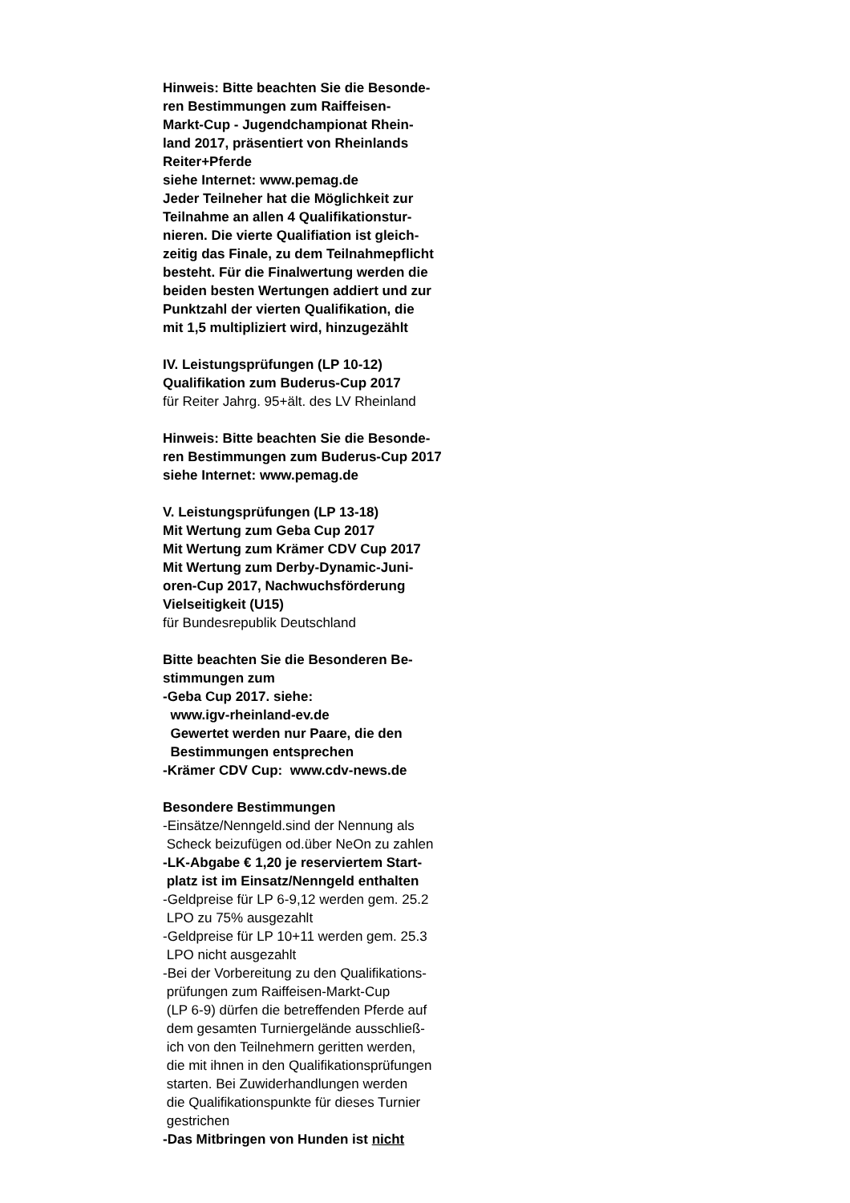Hinweis: Bitte beachten Sie die Besonde-
ren Bestimmungen zum Raiffeisen-
Markt-Cup - Jugendchampionat Rhein-
land 2017, präsentiert von Rheinlands
Reiter+Pferde
siehe Internet: www.pemag.de
Jeder Teilneher hat die Möglichkeit zur
Teilnahme an allen 4 Qualifikationstur-
nieren. Die vierte Qualifiation ist gleich-
zeitig das Finale, zu dem Teilnahmepflicht
besteht. Für die Finalwertung werden die
beiden besten Wertungen addiert und zur
Punktzahl der vierten Qualifikation, die
mit 1,5 multipliziert wird, hinzugezählt
IV. Leistungsprüfungen (LP 10-12)
Qualifikation zum Buderus-Cup 2017
für Reiter Jahrg. 95+ält. des LV Rheinland
Hinweis: Bitte beachten Sie die Besonde-
ren Bestimmungen zum Buderus-Cup 2017
siehe Internet: www.pemag.de
V. Leistungsprüfungen (LP 13-18)
Mit Wertung zum Geba Cup 2017
Mit Wertung zum Krämer CDV Cup 2017
Mit Wertung zum Derby-Dynamic-Juni-
oren-Cup 2017, Nachwuchsförderung
Vielseitigkeit (U15)
für Bundesrepublik Deutschland
Bitte beachten Sie die Besonderen Be-
stimmungen zum
-Geba Cup 2017. siehe:
www.igv-rheinland-ev.de
Gewertet werden nur Paare, die den
Bestimmungen entsprechen
-Krämer CDV Cup: www.cdv-news.de
Besondere Bestimmungen
-Einsätze/Nenngeld.sind der Nennung als
Scheck beizufügen od.über NeOn zu zahlen
-LK-Abgabe € 1,20 je reserviertem Start-
platz ist im Einsatz/Nenngeld enthalten
-Geldpreise für LP 6-9,12 werden gem. 25.2
LPO zu 75% ausgezahlt
-Geldpreise für LP 10+11 werden gem. 25.3
LPO nicht ausgezahlt
-Bei der Vorbereitung zu den Qualifikations-
prüfungen zum Raiffeisen-Markt-Cup
(LP 6-9) dürfen die betreffenden Pferde auf
dem gesamten Turniergelände ausschließ-
ich von den Teilnehmern geritten werden,
die mit ihnen in den Qualifikationsprüfungen
starten. Bei Zuwiderhandlungen werden
die Qualifikationspunkte für dieses Turnier
gestrichen
-Das Mitbringen von Hunden ist nicht